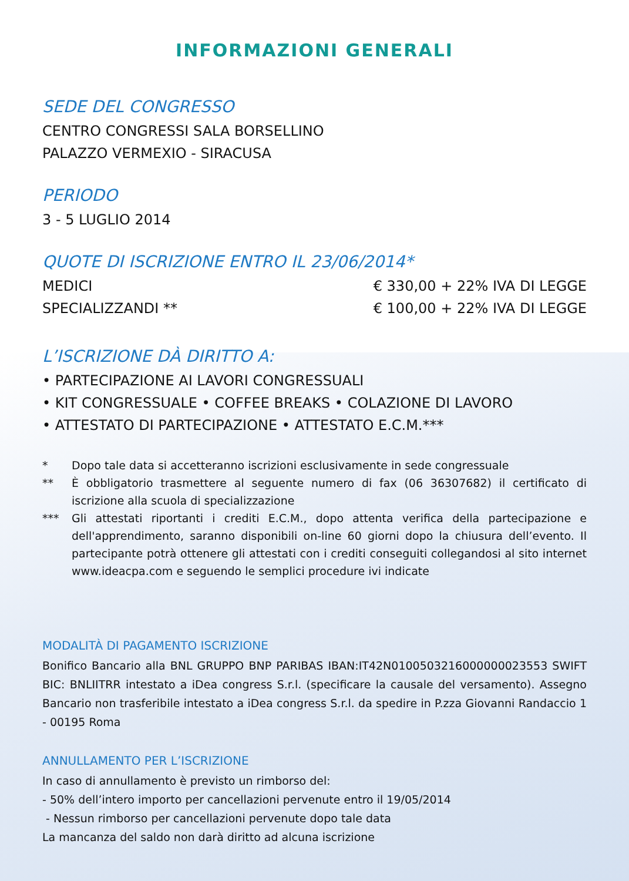INFORMAZIONI GENERALI
SEDE DEL CONGRESSO
CENTRO CONGRESSI SALA BORSELLINO
PALAZZO VERMEXIO - SIRACUSA
PERIODO
3 - 5 LUGLIO 2014
QUOTE DI ISCRIZIONE ENTRO IL 23/06/2014*
MEDICI € 330,00 + 22% IVA DI LEGGE
SPECIALIZZANDI ** € 100,00 + 22% IVA DI LEGGE
L’ISCRIZIONE DÀ DIRITTO A:
• PARTECIPAZIONE AI LAVORI CONGRESSUALI
• KIT CONGRESSUALE • COFFEE BREAKS • COLAZIONE DI LAVORO
• ATTESTATO DI PARTECIPAZIONE • ATTESTATO E.C.M.***
* Dopo tale data si accetteranno iscrizioni esclusivamente in sede congressuale
** È obbligatorio trasmettere al seguente numero di fax (06 36307682) il certificato di iscrizione alla scuola di specializzazione
*** Gli attestati riportanti i crediti E.C.M., dopo attenta verifica della partecipazione e dell'apprendimento, saranno disponibili on-line 60 giorni dopo la chiusura dell’evento. Il partecipante potrà ottenere gli attestati con i crediti conseguiti collegandosi al sito internet www.ideacpa.com e seguendo le semplici procedure ivi indicate
MODALITÀ DI PAGAMENTO ISCRIZIONE
Bonifico Bancario alla BNL GRUPPO BNP PARIBAS IBAN:IT42N0100503216000000023553 SWIFT BIC: BNLIITRR intestato a iDea congress S.r.l. (specificare la causale del versamento). Assegno Bancario non trasferibile intestato a iDea congress S.r.l. da spedire in P.zza Giovanni Randaccio 1 - 00195 Roma
ANNULLAMENTO PER L’ISCRIZIONE
In caso di annullamento è previsto un rimborso del:
- 50% dell’intero importo per cancellazioni pervenute entro il 19/05/2014
- Nessun rimborso per cancellazioni pervenute dopo tale data
La mancanza del saldo non darà diritto ad alcuna iscrizione